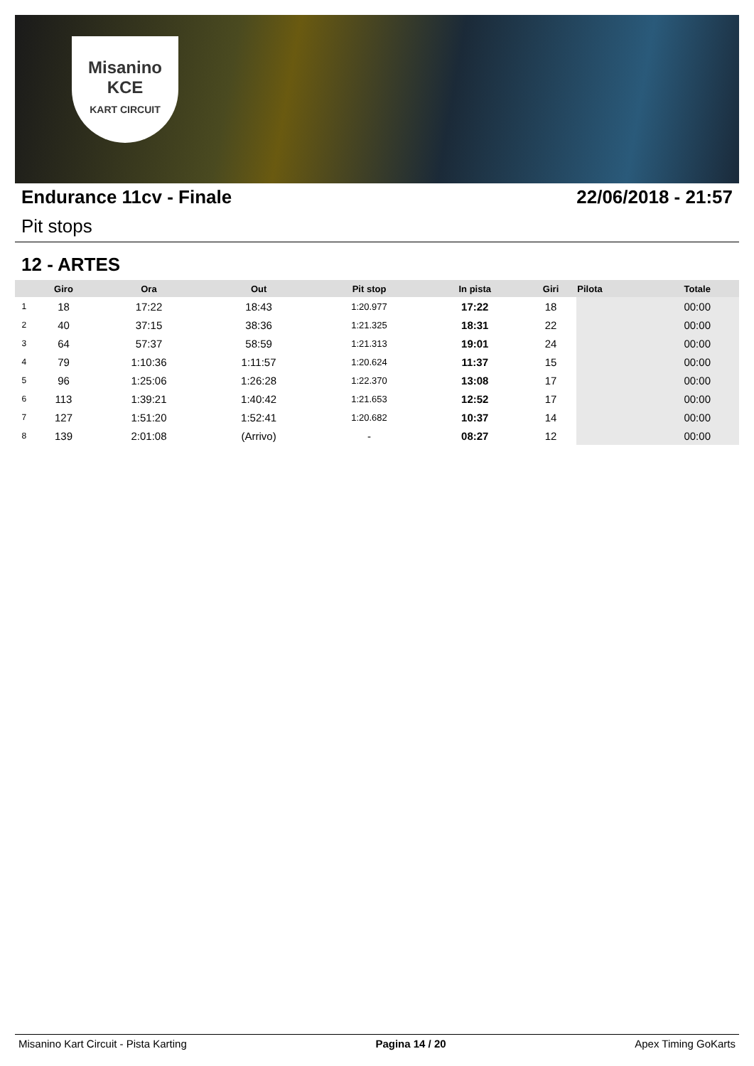Misanino
KCE
KART CIRCUIT
Endurance 11cv - Finale 22/06/2018 - 21:57
Pit stops
12 - ARTES
| | Giro | Ora | Out | Pit stop | In pista | Giri | Pilota | Totale |
| --- | --- | --- | --- | --- | --- | --- | --- | --- |
| 1 | 18 | 17:22 | 18:43 | 1:20.977 | 17:22 | 18 | | 00:00 |
| 2 | 40 | 37:15 | 38:36 | 1:21.325 | 18:31 | 22 | | 00:00 |
| 3 | 64 | 57:37 | 58:59 | 1:21.313 | 19:01 | 24 | | 00:00 |
| 4 | 79 | 1:10:36 | 1:11:57 | 1:20.624 | 11:37 | 15 | | 00:00 |
| 5 | 96 | 1:25:06 | 1:26:28 | 1:22.370 | 13:08 | 17 | | 00:00 |
| 6 | 113 | 1:39:21 | 1:40:42 | 1:21.653 | 12:52 | 17 | | 00:00 |
| 7 | 127 | 1:51:20 | 1:52:41 | 1:20.682 | 10:37 | 14 | | 00:00 |
| 8 | 139 | 2:01:08 | (Arrivo) | - | 08:27 | 12 | | 00:00 |
Misanino Kart Circuit - Pista Karting Pagina 14 / 20 Apex Timing GoKarts